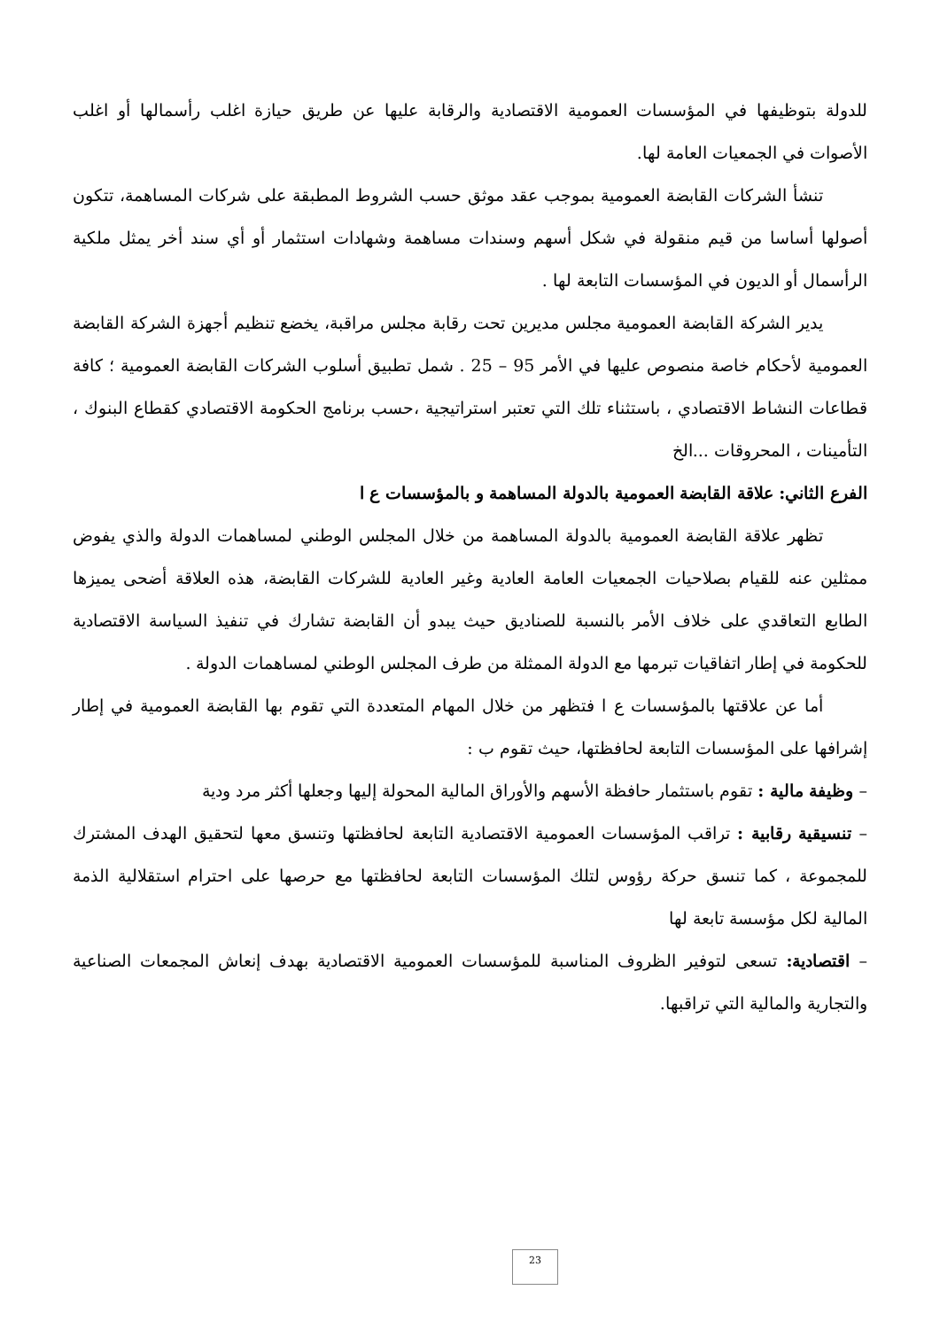للدولة بتوظيفها في المؤسسات العمومية الاقتصادية والرقابة عليها عن طريق حيازة اغلب رأسمالها أو اغلب الأصوات في الجمعيات العامة لها.
تنشأ الشركات القابضة العمومية بموجب عقد موثق حسب الشروط المطبقة على شركات المساهمة، تتكون أصولها أساسا من قيم منقولة في شكل أسهم وسندات مساهمة وشهادات استثمار أو أي سند أخر يمثل ملكية الرأسمال أو الديون في المؤسسات التابعة لها .
يدير الشركة القابضة العمومية مجلس مديرين تحت رقابة مجلس مراقبة، يخضع تنظيم أجهزة الشركة القابضة العمومية لأحكام خاصة منصوص عليها في الأمر 95 – 25 . شمل تطبيق أسلوب الشركات القابضة العمومية ؛ كافة قطاعات النشاط الاقتصادي ، باستثناء تلك التي تعتبر استراتيجية ،حسب برنامج الحكومة الاقتصادي كقطاع البنوك ، التأمينات ، المحروقات ...الخ
الفرع الثاني: علاقة القابضة العمومية بالدولة المساهمة و بالمؤسسات ع ا
تظهر علاقة القابضة العمومية بالدولة المساهمة من خلال المجلس الوطني لمساهمات الدولة والذي يفوض ممثلين عنه للقيام بصلاحيات الجمعيات العامة العادية وغير العادية للشركات القابضة، هذه العلاقة أضحى يميزها الطابع التعاقدي على خلاف الأمر بالنسبة للصناديق حيث يبدو أن القابضة تشارك في تنفيذ السياسة الاقتصادية للحكومة في إطار اتفاقيات تبرمها مع الدولة الممثلة من طرف المجلس الوطني لمساهمات الدولة .
أما عن علاقتها بالمؤسسات ع ا فتظهر من خلال المهام المتعددة التي تقوم بها القابضة العمومية في إطار إشرافها على المؤسسات التابعة لحافظتها، حيث تقوم ب :
– وظيفة مالية : تقوم باستثمار حافظة الأسهم والأوراق المالية المحولة إليها وجعلها أكثر مرد ودية
– تنسيقية رقابية : تراقب المؤسسات العمومية الاقتصادية التابعة لحافظتها وتنسق معها لتحقيق الهدف المشترك للمجموعة ، كما تنسق حركة رؤوس لتلك المؤسسات التابعة لحافظتها مع حرصها على احترام استقلالية الذمة المالية لكل مؤسسة تابعة لها
– اقتصادية: تسعى لتوفير الظروف المناسبة للمؤسسات العمومية الاقتصادية بهدف إنعاش المجمعات الصناعية والتجارية والمالية التي تراقبها.
23